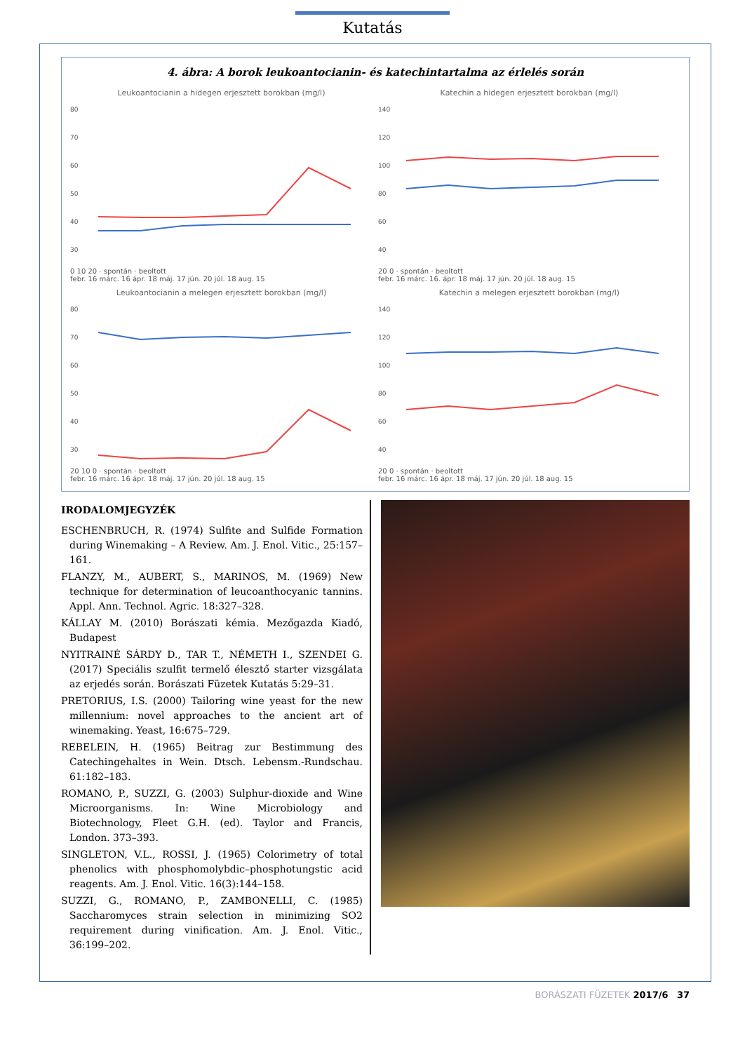Kutatás
4. ábra: A borok leukoantocianin- és katechintartalma az érlelés során
Leukoantocianin a hidegen erjesztett borokban (mg/l)
80
70
60
50
40
30
0 10 20 · spontán · beoltott
febr. 16 márc. 16 ápr. 18 máj. 17 jún. 20 júl. 18 aug. 15
Katechin a hidegen erjesztett borokban (mg/l)
140
120
100
80
60
40
20 0 · spontán · beoltott
febr. 16 márc. 16. ápr. 18 máj. 17 jún. 20 júl. 18 aug. 15
Leukoantocianin a melegen erjesztett borokban (mg/l)
80
70
60
50
40
30
20 10 0 · spontán · beoltott
febr. 16 márc. 16 ápr. 18 máj. 17 jún. 20 júl. 18 aug. 15
Katechin a melegen erjesztett borokban (mg/l)
140
120
100
80
60
40
20 0 · spontán · beoltott
febr. 16 márc. 16 ápr. 18 máj. 17 jún. 20 júl. 18 aug. 15
IRODALOMJEGYZÉK
ESCHENBRUCH, R. (1974) Sulfite and Sulfide Formation during Winemaking – A Review. Am. J. Enol. Vitic., 25:157–161.
FLANZY, M., AUBERT, S., MARINOS, M. (1969) New technique for determination of leucoanthocyanic tannins. Appl. Ann. Technol. Agric. 18:327–328.
KÁLLAY M. (2010) Borászati kémia. Mezőgazda Kiadó, Budapest
NYITRAINÉ SÁRDY D., TAR T., NÉMETH I., SZENDEI G. (2017) Speciális szulfit termelő élesztő starter vizsgálata az erjedés során. Borászati Füzetek Kutatás 5:29–31.
PRETORIUS, I.S. (2000) Tailoring wine yeast for the new millennium: novel approaches to the ancient art of winemaking. Yeast, 16:675–729.
REBELEIN, H. (1965) Beitrag zur Bestimmung des Catechingehaltes in Wein. Dtsch. Lebensm.-Rundschau. 61:182–183.
ROMANO, P., SUZZI, G. (2003) Sulphur-dioxide and Wine Microorganisms. In: Wine Microbiology and Biotechnology, Fleet G.H. (ed). Taylor and Francis, London. 373–393.
SINGLETON, V.L., ROSSI, J. (1965) Colorimetry of total phenolics with phosphomolybdic–phosphotungstic acid reagents. Am. J. Enol. Vitic. 16(3):144–158.
SUZZI, G., ROMANO, P., ZAMBONELLI, C. (1985) Saccharomyces strain selection in minimizing SO2 requirement during vinification. Am. J. Enol. Vitic., 36:199–202.
BORÁSZATI FÜZETEK 2017/6 37